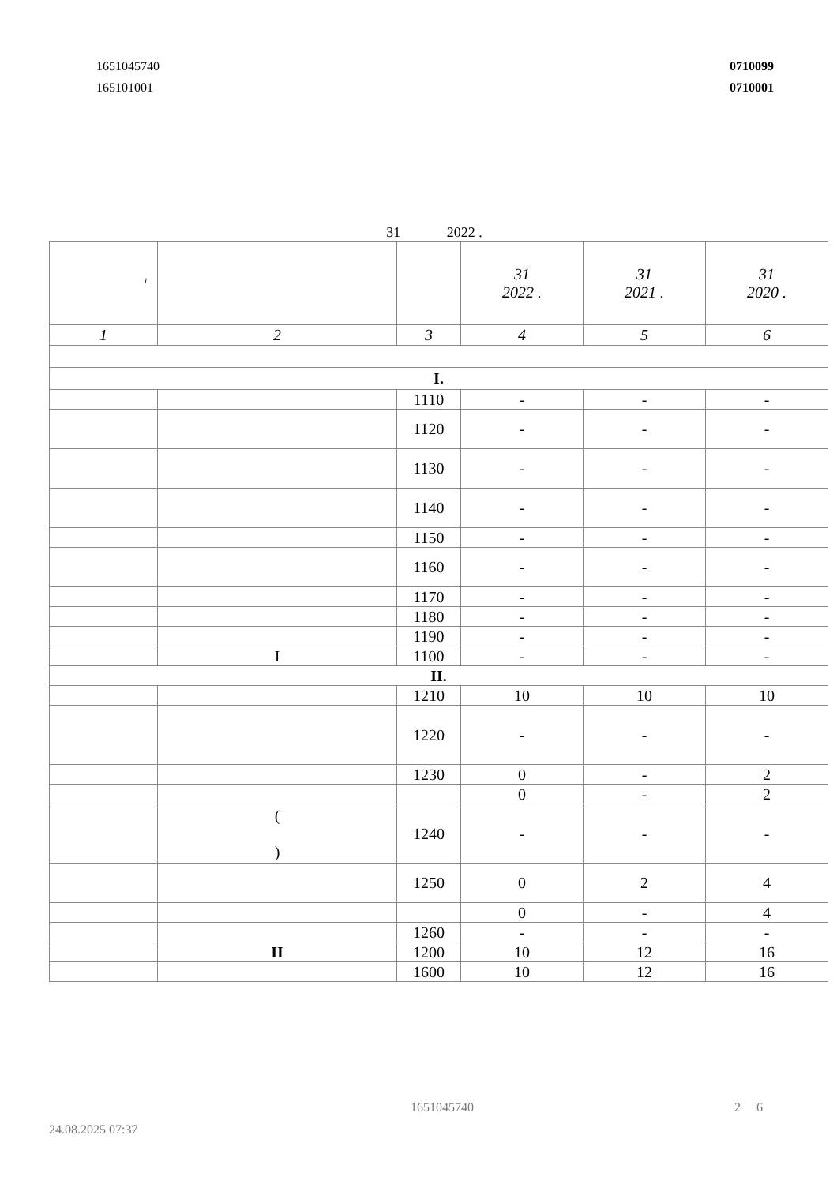1651045740
165101001
0710099
0710001
31 2022 .
| <sup>1</sup> | | | 31 2022 . | 31 2021 . | 31 2020 . |
| --- | --- | --- | --- | --- | --- |
| 1 | 2 | 3 | 4 | 5 | 6 |
| I. | | | | | |
| | | 1110 | - | - | - |
| | | 1120 | - | - | - |
| | | 1130 | - | - | - |
| | | 1140 | - | - | - |
| | | 1150 | - | - | - |
| | | 1160 | - | - | - |
| | | 1170 | - | - | - |
| | | 1180 | - | - | - |
| | | 1190 | - | - | - |
| | I | 1100 | - | - | - |
| II. | | | | | |
| | | 1210 | 10 | 10 | 10 |
| | | 1220 | - | - | - |
| | | 1230 | 0 | - | 2 |
| | | | 0 | - | 2 |
| | ( ) | 1240 | - | - | - |
| | | 1250 | 0 | 2 | 4 |
| | | | 0 | - | 4 |
| | | 1260 | - | - | - |
| | II | 1200 | 10 | 12 | 16 |
| | | 1600 | 10 | 12 | 16 |
1651045740 2 6
24.08.2025 07:37